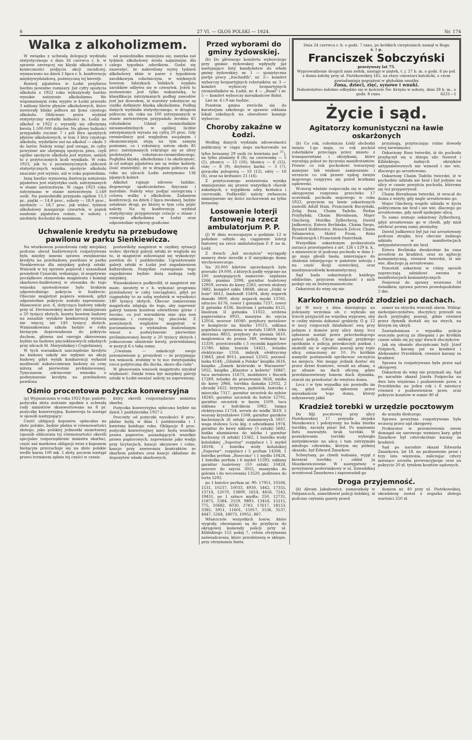6 27 VI. — GŁOS POLSKI — 1924. Nr. 174
Walka z alkoholizmem.
W związku z uchwałą delegacji wydziału statystycznego z dnia 16 czerwca r. b. w sprawie szerzącej się klęski alkoholizmu i konieczności podjęcia akcji zaradczej, wyznaczono na dzień 2 lipca r. b. konferencję międzywydziałową, poświęconą tej kwestji.
Rozwój pijaństwa w Łodzi przybiera bardzo poważne rozmiary. Już cyfry spożycia alkoholu z 1922 roku wykazywały bardzo wysokie natężenie alkoholizmu. We wspomnianym roku wypito w Łodzi przeszło 3 miliony litrów płynów alkoholowych, które zawierały blisko półtora mi ljona czystego alkoholu. Obliczone przez wydział statystyczny wydatki ludności m. Łodzi na alkohol w 1922 r. wyraziły się olbrzymią kwotą 1.500.000 dolarów. Na głowę ludności przypadało rocznie 7 i pół litra spożytych płynów alkoholowych, w tem 3 litry czystego alkoholu, wydatków zaś na alkohol — około 3 do larów. Należy wziąć pod uwagę, że cyfry powyższe nie obejmują spożycia piwa, czyli ogólne spożycie alkoholu jest wyższe, aniżeli to z przytoczonych liczb wynikało. W roku 1923, jak to z prowizorycznych obliczeń statystycznych wynika, spożycie alkoholu znacznie jest wyższe, niż w roku poprzednim.
Inną bardzo wymowną ilustracją natężenia pijaństwa jest statystyka osób, zatrzymanych w stanie nietrzeźwym. W ciągu 1923 roku zatrzymano w stanie nietrzeźwym 5.549 osób. Na poniedziałki przypada ogółem 13,3 pr., piątki — 14,8 proc., soboty — 18,9 proc., niedziele — 18,7 proc. Jak widać, tydzień alkoholowy inauguruje czwartek, w piątek zasilenie pijaństwa rośnie, w sobotę i niedzielę dochodzi do maximum,
od poniedziałku zmniejsza się, zamyka zaś tydzień alkoholowy środa najniższym dla całego tygodnia odsetkiem. Godzi się zauważyć, że nakreślony wyżej tydzień alkoholowy idzie w parze z tygodniem zarobkowym robotniczym, w większych bowiem fabrykach łódzkich wypłata zarobków odbywa się w czwartek. Jeżeli to zestawienie jest tylko wskazówką, to klasyfikacja zatrzymanych podług zawodów jest już dowodem, iż warstwy robotnicze są ciężko dotknięte klęską alkoholizmu. Podług danych wydziału statystycznego, w drugiem półroczu ub. roku na 100 zatrzymanych w stanie nietrzeźwym przypadało średnio 65 robotników. Udział rzemieślników niesamodzielnych w ogólnej liczbie zatrzymanych wyraża się cyfrą 20 proc. Gdy rzemieślnicy pod względem socjalnym i ekonomicznym stoją na tym samym poziomie, co i robotnicy, zatem około 85 proc. zatrzymanych rekrutuje się ze sfery proletarjatu robotniczo-rzemieślniczego. Pogłębia klęskę alkoholizmu i ta okoliczność, iż od nałogu pijaństwa nie są wolne kobiety. Dość stwierdzić, że w drugiem półroczu ub. roku na ulicach Łodzi zatrzymano 136 pijanych kobiet.
Alkohol rujnuje zdrowie ludzkie, degeneruje społeczeństwo fizycznie i moralnie. Należy więc podjąć energiczną i celową walkę z alkoholem. Zadaniem konferencji, na dzień 2 lipca zwołanej, będzie ustalenie drogi, po której w tym celu pójść należy. Na tę konferencję wydział statystyczny przygotowuje relacje o stanie i rozwoju alkoholizmu w Łodzi oraz odpowiednie wykresy graficzne.
Uchwalenie kredytu na przebudowę pawilonu w parku Sienkiewicza.
Na wtorkowem posiedzeniu rady miejskiej podczas obrad budżetowych rozpatrywana była między innemi sprawa zwiększenia kredytu na przebudowę pawilonu w parku Sienkiewicza dla miejskiej galerji sztuki. Wniosek w tej sprawie popierał i uzasadniał prezydent Cynarski, wskazując, iż negatywne początkowe stanowisko magistratu i komisji skarbowo-budżetowej w stosunku do tego wniosku spowodowane było brakiem odpowiedniego pokrycia w budżecie. Obecnie magistrat popiera wniosek, gdyż odpowiednie pokrycie zostało zapewnione. Mianowicie poz. 6, dotycząca budowy szkoły przy ul. Drewnowskiej może być zmniejszona o 20 tysięcy złotych, koszta bowiem budowy na zasadzie wyników konkurencji wyniosą nie więcej, niż 140 tysięcy złotych. Wzmiankowana szkoła będzie w roku bieżącym doprowadzona do pokrycia dachem, główna zaś energja skierowana będzie na budowę pięcioklasowych szkolnych przy ulicach M. Marysińskiej i Cegielnianej.
W tych warunkach uszczuplenie kredytu na budowę szkoły nie wpłynie na akcję budowy, gdyż wynik konkurencji wykazał możliwość uskutecznienia budowy za cenę niższą od pierwotnie preliminowanej. Tymczasem odrzucenie wniosku o podwyższenie kredytu na przebudowę pawilonu
postawiłoby magistrat w ciężkiej sytuacji wobec dyrekcji galerji sztuki ze względu na to, iż magistrat zobowiązał się wykończyć pawilon do 1 października. Ugruntowanie galerji sztuki w Łodzi jest zagadnieniem kulturalnem. Pomyślne rozwiązanie tego zagadnienia będzie dużą zasługą rady miejskiej.
Wnioskodawca podkreślił, iż magistrat nie może, niestety w r. b. wykonać programu przebudowy w całej rozciągłości, gdyż po ciągnęłoby to za sobą wydatek w wysokości 180 tysięcy złotych. Obecne zamierzenia magistratu zdążają do tego, aby zapewnić galerji taniem kosztem oświetlenie górne i boczne, co jest warunkiem sine qua non istnienia i rozwoju tej placówki. Z powyższych względów magistrat w porozumieniu z wydziałem budowlanym wnosi o podwyższenie pierwotnie preliminowanej kwoty o 20 tysięcy złotych i jednoczesne obniżenie kwoty, przewidzianej w pozycji 6 o taką sumę.
„Uważam — zakończył swoje przemówienie p. prezydent — że przyjmując ten wniosek, zrobimy w tę noc świętojańską rzecz pożyteczną dla ducha, skoro dla ciała".
W głosowaniu wniosek magistratu uzyskał większość. Dzięki temu byt miejskiej galerji sztuki w Łodzi uważać należy za zapewniony.
Ośmio procentowa pożyczka konwersyjna
(p) Wypuszczona w roku 1922 8-pr. państw. pożyczka złota zostanie zgodnie z uchwałą rady ministrów skonwertowana na 8 pr. pożyczkę konwersyjną. Konwersja ta nastąpi w sposób następujący:
Część obligacji kuponów, opłacalna na złote polskie, będzie płatna w równowartości złotego, jako polskiej jednostki monetarnej (sposób obliczenia tej równowartości określi specjalne rozporządzenie ministra skarbu), część zaś markowa obligacji wraz z kuponem bieżącym przerachuje się na złote polskie wedle kursu 100 mk. 1 złoty, poczem nastąpi prawo terminem spłata tej części w czasie.
który określi rozporządzenie ministra skarbu.
Pożyczka konwersyjna spłacona będzie na dzień 1 października 1927 r.
Procenty od pożyczki wysokości 8 proc. płatne będą w dniu 1 października i 1 kwietnia każdego roku. Obligacje 8 proc. pożyczki konwersyjnej mieć będą wszelkie prawa papierów, posiadających wszelkie prawa papierowych, zapewnione jako wadja przy licytacjach, kaucje akcyzowe i celne, kaucje przy zawieraniu kontraktów ze skarbem państwa oraz kaucje składane do depozytów władz skarbowych.
Przed wyborami do gminy żydowskiej.
(b) Do głównego komitetu wyborczego przy gminie żydowskiej wpłynęły już następujące listy kandydatów do władz gminy żydowskiej: nr. 1 — sjonistyczna partja pracy „Itachudth", nr. 2— komitet wyborczy bezpartyjnych robotników, nr. 3 — komitet wyborczy bezpartyjnych rzemieślników m. Łodzi, nr. 4 — „Bund" i nr. 5 — komitet wyborczy mieszkańców Bałut.
List nr. 6 i 9 nie będzie.
Pozatem gmina zwróciła się do kuratorjum szkolnego w sprawie oddania lokali szkolnych na obwodowe komisje wyborcze.
Choroby zakaźne w Łodzi.
Według danych wydziału zdrowotności publicznej w ciągu maja zachorowało na tyfus brzuszny 29 osób (w kwietniu zaś <sup>37</sup>), na tyfus plamisty 8 (8), na czerwonkę — 5 (2), płonicę — 12 (16), błonicę — 6 (15), różę — 8 (9), drętwicę karku — 3 (7), gorączkę połogową — 10 (12), odrę — 16 (4), oraz na krztusiec 21 (14).
Z przytoczonego zestawienia wynika zmniejszenie się prawie wszystkich chorób zakaźnych, z wyjątkiem odry, krztuśca i czerwonki. Podkreślić należy zwłaszcza zmniejszenie się ilości zachorowań na tyfus brzuszny.
Losowanie loterji fantowej na rzecz ambulatorjum P. P.
(J) W dniu wczorajszym o godzinie 12 w południe odbyło się ciągnienie loterji fantowej na rzecz ambulatorjum P. P. na m. Łódź.
Z dwuch „kół szczęścia" wyciągały numery dwie sierotki z II miejskiego domu wychowawczego.
Na 20.000 biletów sprzedanych było przeszło 19.000, z których padły wygrane na 100 następujących numerów: szpilania 2266, pianino 3398, garnitur toaletowy 12959, serwis do kawy 2283, serwis stołowy 3482, komplet szkła 18848, obraz „Dziki w lesie" 6612, landszaft 15404, złoty zegarek damski 3809, złoty zegarek męski 13761, sztuciec 6176, rower I gatunku 7237, rower II gatunku 4336, linoleum I gatunku 6121, linoleum II gatunku 11022, srebrna papierośnica 6921, maszyna do szycia 12054, neseser 16040, przybory metalowe w komplecie na biurko 10511, szklana popielnica oprawiona w metalu 15859, teka skórzana 8855, przybory do pisania 5610, maglownica do prania 349, wełniany koc 11330, prześcieradło i 3 ręczniki kąpielowe 15780, kilim łowicki 14421, żelazko elektryczne 1316, imbryk elektryczny 13843, pled 8011, parasol 12502, parasol-laska 4144; „Gdańsk a Polska" książka 2616, książka „Zamek królewski w Warszawie" 5052, książka „Klasztor a kobieta" 16867, taca metalowa 11673, moździerz i tłuczek 17289, żelazko do prasowania 3626, miska do kawy 2966, torebka damska 12032, 2 obrazki 1622, brzytwa, pędzelek, lusterko i miseczka 7317, garnitur szczotek do zębów 18240, garnitur szczotek do butów 12701, garnitur szczotek w kurzu 1509, taca szklana z hafcikiem 5962, lampa elektryczna 11754, serwis do wódki 3619, 2 wazony kryształowe 1508, garnitur garnków kuchennych (6 sztuk) aluminiowych 5957, waga stołowa 5-cio klg. z odważkami 1974, garnitur do kawy niklowy (3 sztuki) 5682, bańka aluminiowa do mleka i garnitur kuchenny (4 sztuki) 13362, 1 butelka wody kolońskiej „Superiar" rozpylacz i 5 mydeł 18106, 1 butelka wody kolońskiej „Superiar", rozpylacz i 5 perfum 14308, 1 butelka perfum „Rosecina" i 1 mydło 10424, 1 butelka perfum i 6 mydeł 11593, szklany garnitur tualetowy (10 sztuk) 10424, neseser do szycia 3055, maszynka do golenia i do wecowania 13520, podstawa do tortu 5292.
po 1 butelce perfum nr. 90: 17951, 10506, 1531, 10237, 10033, 4930, 5442, 17355, 13714, 12070, 13809, 1614, 4456, 7242, 19431, po 1 sztuce mydła: 250, 12731, 11875, 5384, 2159, 9893, 13416, 15215, 775, 10682, 6030, 2743, 17617, 18153, 3385, 3911, 11601, 15917, 3536, 3537, 4447, 5264, 18073, 10951, 867.
Właściciele wszystkich losów, które wygrały, obowiązani są do przybycia do okręgowej komendy policji przy ul. Kilińskiego 152 pokój 7, celem otrzymania zaświadczenia, które przedstawią w sklepie, przy otrzymaniu fantu.
Dnia 24 czerwca r. b. o godz. 7 rano, po krótkich cierpieniach zasnął w Bogu
ś. † p.
Franciszek Sobczyński
przeżywszy lat 75.
Wyprowadzenie drogich nam zwłok, nastąpi w piątek, t. j. 27 b. m. o godz. 6 po poł. z domu żałoby przy ul. Piotrkowskiej 165, na stary cmentarz katolicki, o czem zawiadamiają pogrążeni w głębokim smutku
Żona, dzieci, zięć, synowe i wnuki.
Nabożeństwo żałobne odbędzie się w kościele Św. Krzyża w sobotę, dnia 28 b. m., o godz. 8 rano. 6221—1
Życie i sąd.
Agitatorzy komunistyczni na ławie oskarżonych
(b) Co rok, robotnicza Łódź obchodzi święto 1-go maja, co rok pochód robotników przeciąga przez miasto z transparentami i okrzykami, które wyrażają poboż ne życzenia manifestantów. Prawie co rok pochodowi towarzyszy mniejsze lub większe zamieszanie i wreszcie co rok prawie epilog święta majowego rozgrywa się przed kratkami sądowemi.
Wczoraj właśnie rozpoczęła się w sądzie okręgowym rozprawa przeciwko 17 uczestnik. pochodu majowego w roku 1923, przyczem na ławie oskarżonych zasiedli Adolf Hain, Franciszek Buczyński, Zelig Rasz, Chaim Tadelis, Stefan Przybylski, Chaim Birenbaum, Majer Gincberg, Mordka Zylberberg, Dawid Judkowicz, Estera Berlińska, Chaim Szeps, Ryszard Hołdrowicz, Henoch Zelcer, Chaim Szlamowicz, Motel From, Róża Fraidenrajch i Franciszek Pasierbiak.
Wszystkim oskarżonym prokuratoria zarzuca przestępstwa z art. 126 i 129 k. k., a mianowicie iż podczas pochodu w dniu 1-go maja głosili hasła, zmierzające do obalenia istniejącego w państwie ustroju i na część Rosji sowieckiej, oraz międzynarodówki komunistycznej.
Sąd bada oskarżonych każdego oddzielnie, przyczem większość z nich podaje się za bezwyznaniowców.
Oskarżeni do winy się nie
przyznają, przytaczając różne dowody swej niewinności.
Oskarżony Rasz twierdzi, iż do pochodu przyłączył się u zbiegu ulic Nawrot i Kilińskiego, żadnych okrzyków antypaństwowych nie wznosił i nie wie, dlaczego go aresztowano.
Oskarżony Chaim Tadelis twierdzi, iż w pochodzie udziału nie brał i był jedynie na ulicy w czasie przejścia pochodu, któremu się też przypatrywał.
Chaim Birenbaum twierdzi, iż wracał do domu z wizyty, gdy nagle aresztowano go.
Majer Gincberg wogóle udziału w życiu politycznem nie brał i nie wie, dlaczego go aresztowano, gdy szedł spokojnie ulicą.
To samo zeznaje oskarżony Zylberberg, gdyż aresztowano go w chwili, gdy miał odebrać pewną sumę pieniędzy.
Dawid Judkowicz był już raz aresztowany podczas strajku, lecz obecnie żadnego udziału w manifestacjach antypaństwowych nie brał.
Estera Berlińska dwukrotnie ka rana aresztem za kradzież, oraz za agitację komunistyczną, również twierdzi, iż nie wie, dlaczego ją aresztowano.
Pozostali oskarżeni w różny sposób zaprzeczają udziałowi swemu w manifestacjach komunistycznych.
Ponieważ do sprawy wezwano 34 świadków, sprawa potrwa prawdopodobnie 2 dni.
Karkołomna podróż złodziei po dachach.
(p) W nocy z dnia dziesiątego na jedenasty września ub. r. wybrało się trzech przyjaciół na wspólną wyprawę, aby w cudzy mieniu dokonać grabieży. O g. 12 w nocy rozpoczęli działalność swą przy jednym z domów przy ulicy Anny, lecz spłoszeni zostali przez przechodzącego patrol policji. Chcąc uniknąć przykrego spotkania z policją przeskoczyli parkan i znaleźli się w ogrodzie posesji przy tejże ulicy, oznaczonej nr. 10. Po krótkim namyśle postanowili spróbować szczęścia na miejscu. Nie mogąc jednak dostać się przez drzwi frontowe, weszli na altanę, a po altanie na dach oficyny, gdzie przedziurawiwszy łomem dach dymnika, starali się przedostać do wnętrza domu.
Lecz i w tym wypadku nie powiodło im się, gdyż zostali spłoszeni przez mieszkańców tego domu, którzy usłyszawszy jakiś
szmer na strychu wszczęli alarm. Widząc niebezpieczeństwo, złoczyńcy przeszli na dach przyległej posesji, gdzie również przez dymnik dostali się na strych, na którym się ukryli.
Zawiadomiona o wypadku policja wszczęła pościg za zbiegami i po krótkim czasie udało się jej ująć dwuch złoczyńców.
Jak się okazało złoczyńcami byli: Józef Pośpiech, karany już za kradzież i Aleksander Przeździek, również karany za kradzież.
Sprawa ta rozpatrywana była przez sąd okręgowy.
Oskarżeni do winy nie przyznali się. Sąd po naradzie skazał Józefa Pośpiecha na dwa lata więzienia i pozbawienie praw, a Przeździeka na jeden rok i 6 miesięcy również z pozbawieniem praw, oraz pokrycie kosztów w sumie 80 zł.
Kradzież torebki w urzędzie pocztowym
Do filji pocztowej przy ulicy Piotrkowskiej 17 przyszła niejaka Moszkowicz i położywszy na boku biurka torebkę, zaczęła pisać list. Po napisaniu listu zauważyła brak torebki. W poszukiwaniu torebki wybiegła instynktownie na ulicę i tam zatrzymała młodego człowieka, którym się później okazało, był Edward Żmurkow.
Schwytany, po chwili wahania, wyjął z kieszeni torebkę i oddał ją Moszkowiczównie. W następstwie o powyższem posterunkowy w ul. Zawadzkiej aresztował Żmurkowa i zaprowadził go
do urzędu śledczego.
Sprawa powyższa rozpatrywana była wczoraj przez sąd okręgowy.
Prokurator w przemówieniu swem domagał się surowego wymiaru kary, gdyż Żmurkow był czterokrotnie karany za kradzież.
Sąd po naradzie skazał Edwarda Żmurkowa, lat 18, na pozbawienie praw i trzy lata więzienia, zaliczając cztery miesiące aresztu prewencyjnego oraz na pokrycie 20 zł. tytułem kosztów sądowych.
Droga przyjemność.
(b) Abram Jakubowicz, zamieszkały w Pabjanicach, zameldował policji łódzkiej, iż podczas czytania gazety przed
domem nr. 40 przy ul. Piotrkowskiej, okradziony został z zegarka złotego wartości 250 zł.